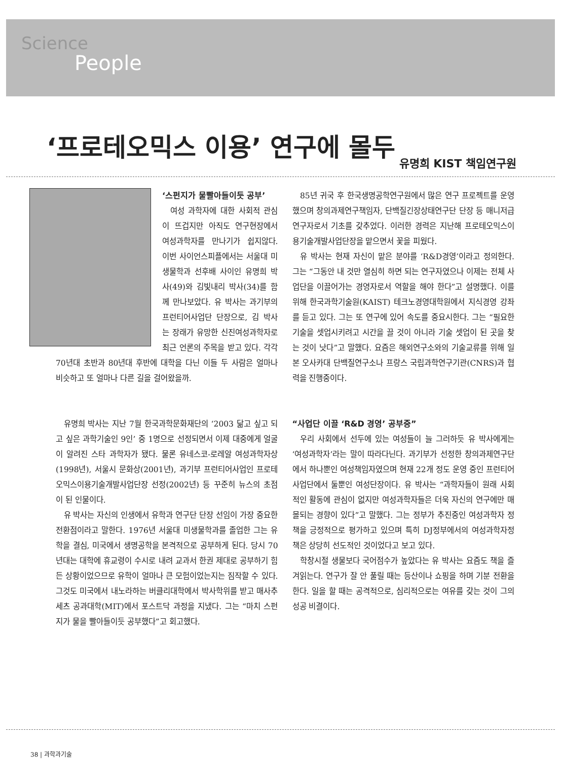Science
People
‘프로테오믹스 이용’ 연구에 몰두
유명희 KIST 책임연구원
‘스펀지가 물빨아들이듯 공부’
여성 과학자에 대한 사회적 관심이 뜨겁지만 아직도 연구현장에서 여성과학자를 만나기가 쉽지않다. 이번 사이언스피플에서는 서울대 미생물학과 선후배 사이인 유명희 박사(49)와 김빛내리 박사(34)를 함께 만나보았다. 유 박사는 과기부의 프런티어사업단 단장으로, 김 박사는 장래가 유망한 신진여성과학자로 최근 언론의 주목을 받고 있다. 각각 70년대 초반과 80년대 후반에 대학을 다닌 이들 두 사람은 얼마나 비슷하고 또 얼마나 다른 길을 걸어왔을까.
유명희 박사는 지난 7월 한국과학문화재단의 ‘2003 닮고 싶고 되고 싶은 과학기술인 9인’ 중 1명으로 선정되면서 이제 대중에게 얼굴이 알려진 스타 과학자가 됐다. 물론 유네스코-로레알 여성과학자상(1998년), 서울시 문화상(2001년), 과기부 프런티어사업인 프로테오믹스이용기술개발사업단장 선정(2002년) 등 꾸준히 뉴스의 초점이 된 인물이다.
유 박사는 자신의 인생에서 유학과 연구단 단장 선임이 가장 중요한 전환점이라고 말한다. 1976년 서울대 미생물학과를 졸업한 그는 유학을 결심, 미국에서 생명공학을 본격적으로 공부하게 된다. 당시 70년대는 대학에 휴교령이 수시로 내려 교과서 한권 제대로 공부하기 힘든 상황이었으므로 유학이 얼마나 큰 모험이었는지는 짐작할 수 있다. 그것도 미국에서 내노라하는 버클리대학에서 박사학위를 받고 매사추세츠 공과대학(MIT)에서 포스트닥 과정을 지냈다. 그는 “마치 스펀지가 물을 빨아들이듯 공부했다”고 회고했다.
85년 귀국 후 한국생명공학연구원에서 많은 연구 프로젝트를 운영했으며 창의과제연구책임자, 단백질긴장상태연구단 단장 등 매니저급 연구자로서 기초를 갖추었다. 이러한 경력은 지난해 프로테오믹스이용기술개발사업단장을 맡으면서 꽃을 피웠다.
유 박사는 현재 자신이 맡은 분야를 ‘R&D경영’이라고 정의한다. 그는 “그동안 내 것만 열심히 하면 되는 연구자였으나 이제는 전체 사업단을 이끌어가는 경영자로서 역할을 해야 한다”고 설명했다. 이를 위해 한국과학기술원(KAIST) 테크노경영대학원에서 지식경영 강좌를 듣고 있다. 그는 또 연구에 있어 속도를 중요시한다. 그는 “필요한 기술을 셋업시키려고 시간을 끌 것이 아니라 기술 셋업이 된 곳을 찾는 것이 낫다”고 말했다. 요즘은 해외연구소와의 기술교류를 위해 일본 오사카대 단백질연구소나 프랑스 국립과학연구기관(CNRS)과 협력을 진행중이다.
“사업단 이끌 ‘R&D 경영’ 공부중”
우리 사회에서 선두에 있는 여성들이 늘 그러하듯 유 박사에게는 ‘여성과학자’라는 말이 따라다닌다. 과기부가 선정한 창의과제연구단에서 하나뿐인 여성책임자였으며 현재 22개 정도 운영 중인 프런티어사업단에서 둘뿐인 여성단장이다. 유 박사는 “과학자들이 원래 사회적인 활동에 관심이 없지만 여성과학자들은 더욱 자신의 연구에만 매몰되는 경향이 있다”고 말했다. 그는 정부가 추진중인 여성과학자 정책을 긍정적으로 평가하고 있으며 특히 DJ정부에서의 여성과학자정책은 상당히 선도적인 것이었다고 보고 있다.
학창시절 생물보다 국어점수가 높았다는 유 박사는 요즘도 책을 즐겨읽는다. 연구가 잘 안 풀릴 때는 등산이나 쇼핑을 하며 기분 전환을 한다. 일을 할 때는 공격적으로, 심리적으로는 여유를 갖는 것이 그의 성공 비결이다.
38 | 과학과기술